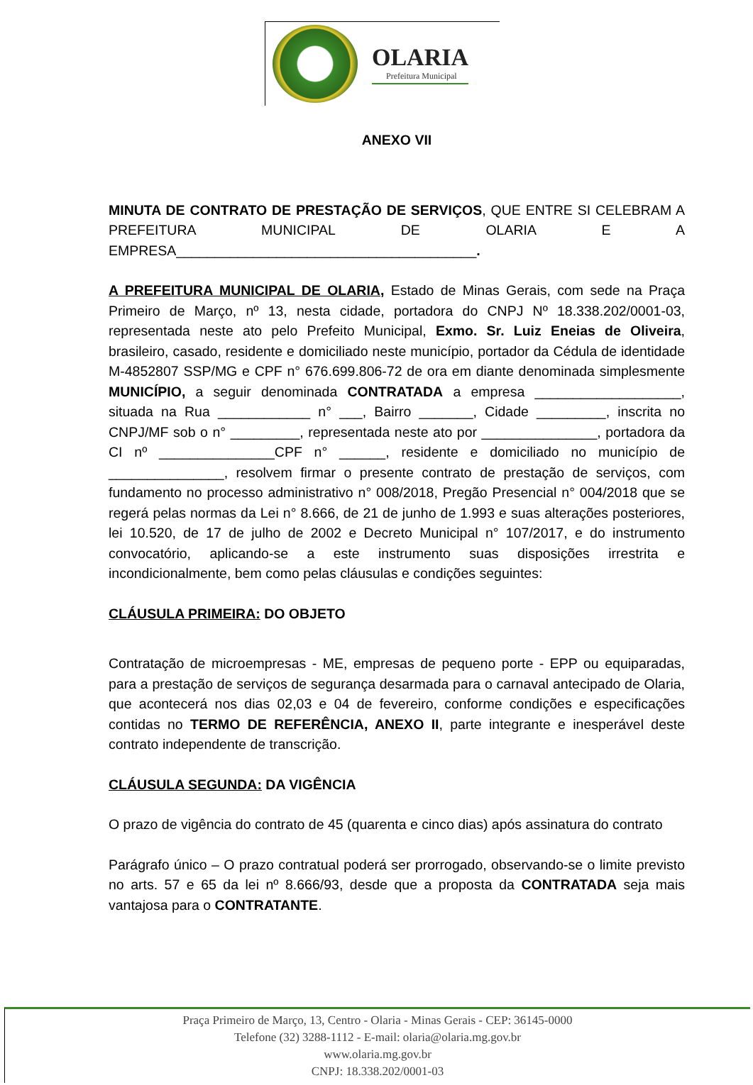OLARIA
Prefeitura Municipal
ANEXO VII
MINUTA DE CONTRATO DE PRESTAÇÃO DE SERVIÇOS, QUE ENTRE SI CELEBRAM A PREFEITURA MUNICIPAL DE OLARIA E A EMPRESA_______________________________________.
A PREFEITURA MUNICIPAL DE OLARIA, Estado de Minas Gerais, com sede na Praça Primeiro de Março, nº 13, nesta cidade, portadora do CNPJ Nº 18.338.202/0001-03, representada neste ato pelo Prefeito Municipal, Exmo. Sr. Luiz Eneias de Oliveira, brasileiro, casado, residente e domiciliado neste município, portador da Cédula de identidade M-4852807 SSP/MG e CPF n° 676.699.806-72 de ora em diante denominada simplesmente MUNICÍPIO, a seguir denominada CONTRATADA a empresa ___________________, situada na Rua ____________ n° ___, Bairro _______, Cidade _________, inscrita no CNPJ/MF sob o n° _________, representada neste ato por _______________, portadora da CI nº _______________CPF n° ______, residente e domiciliado no município de _______________, resolvem firmar o presente contrato de prestação de serviços, com fundamento no processo administrativo n° 008/2018, Pregão Presencial n° 004/2018 que se regerá pelas normas da Lei n° 8.666, de 21 de junho de 1.993 e suas alterações posteriores, lei 10.520, de 17 de julho de 2002 e Decreto Municipal n° 107/2017, e do instrumento convocatório, aplicando-se a este instrumento suas disposições irrestrita e incondicionalmente, bem como pelas cláusulas e condições seguintes:
CLÁUSULA PRIMEIRA: DO OBJETO
Contratação de microempresas - ME, empresas de pequeno porte - EPP ou equiparadas, para a prestação de serviços de segurança desarmada para o carnaval antecipado de Olaria, que acontecerá nos dias 02,03 e 04 de fevereiro, conforme condições e especificações contidas no TERMO DE REFERÊNCIA, ANEXO II, parte integrante e inesperável deste contrato independente de transcrição.
CLÁUSULA SEGUNDA: DA VIGÊNCIA
O prazo de vigência do contrato de 45 (quarenta e cinco dias) após assinatura do contrato
Parágrafo único – O prazo contratual poderá ser prorrogado, observando-se o limite previsto no arts. 57 e 65 da lei nº 8.666/93, desde que a proposta da CONTRATADA seja mais vantajosa para o CONTRATANTE.
Praça Primeiro de Março, 13, Centro - Olaria - Minas Gerais - CEP: 36145-0000
Telefone (32) 3288-1112 - E-mail: olaria@olaria.mg.gov.br
www.olaria.mg.gov.br
CNPJ: 18.338.202/0001-03